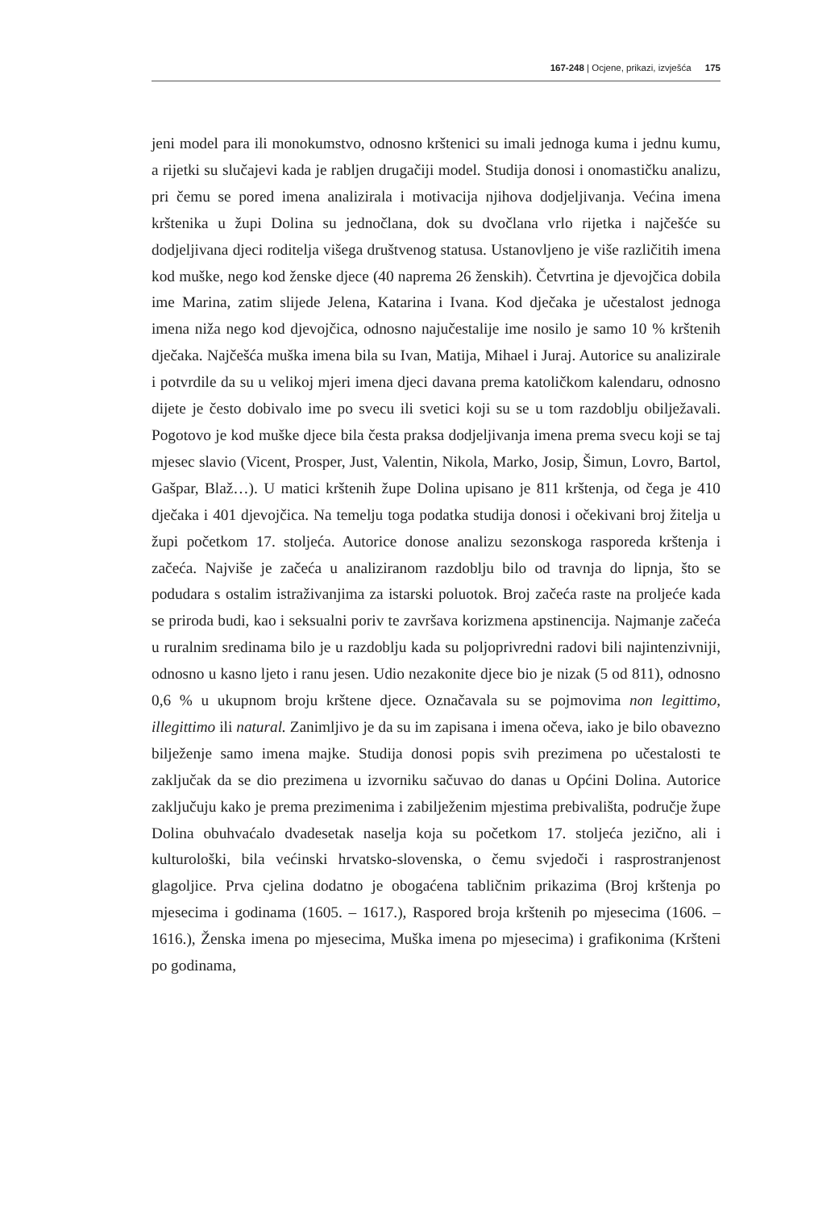167-248 | Ocjene, prikazi, izvješća 175
jeni model para ili monokumstvo, odnosno krštenici su imali jednoga kuma i jednu kumu, a rijetki su slučajevi kada je rabljen drugačiji model. Studija donosi i onomastičku analizu, pri čemu se pored imena analizirala i motivacija njihova dodjeljivanja. Većina imena krštenika u župi Dolina su jednočlana, dok su dvočlana vrlo rijetka i najčešće su dodjeljivana djeci roditelja višega društvenog statusa. Ustanovljeno je više različitih imena kod muške, nego kod ženske djece (40 naprema 26 ženskih). Četvrtina je djevojčica dobila ime Marina, zatim slijede Jelena, Katarina i Ivana. Kod dječaka je učestalost jednoga imena niža nego kod djevojčica, odnosno najučestalije ime nosilo je samo 10 % krštenih dječaka. Najčešća muška imena bila su Ivan, Matija, Mihael i Juraj. Autorice su analizirale i potvrdile da su u velikoj mjeri imena djeci davana prema katoličkom kalendaru, odnosno dijete je često dobivalo ime po svecu ili svetici koji su se u tom razdoblju obilježavali. Pogotovo je kod muške djece bila česta praksa dodjeljivanja imena prema svecu koji se taj mjesec slavio (Vicent, Prosper, Just, Valentin, Nikola, Marko, Josip, Šimun, Lovro, Bartol, Gašpar, Blaž…). U matici krštenih župe Dolina upisano je 811 krštenja, od čega je 410 dječaka i 401 djevojčica. Na temelju toga podatka studija donosi i očekivani broj žitelja u župi početkom 17. stoljeća. Autorice donose analizu sezonskoga rasporeda krštenja i začeća. Najviše je začeća u analiziranom razdoblju bilo od travnja do lipnja, što se podudara s ostalim istraživanjima za istarski poluotok. Broj začeća raste na proljeće kada se priroda budi, kao i seksualni poriv te završava korizmena apstinencija. Najmanje začeća u ruralnim sredinama bilo je u razdoblju kada su poljoprivredni radovi bili najintenzivniji, odnosno u kasno ljeto i ranu jesen. Udio nezakonite djece bio je nizak (5 od 811), odnosno 0,6 % u ukupnom broju krštene djece. Označavala su se pojmovima non legittimo, illegittimo ili natural. Zanimljivo je da su im zapisana i imena očeva, iako je bilo obavezno bilježenje samo imena majke. Studija donosi popis svih prezimena po učestalosti te zaključak da se dio prezimena u izvorniku sačuvao do danas u Općini Dolina. Autorice zaključuju kako je prema prezimenima i zabilježenim mjestima prebivališta, područje župe Dolina obuhvaćalo dvadesetak naselja koja su početkom 17. stoljeća jezično, ali i kulturološki, bila većinski hrvatsko-slovenska, o čemu svjedoči i rasprostranjenost glagoljice. Prva cjelina dodatno je obogaćena tabličnim prikazima (Broj krštenja po mjesecima i godinama (1605. – 1617.), Raspored broja krštenih po mjesecima (1606. – 1616.), Ženska imena po mjesecima, Muška imena po mjesecima) i grafikonima (Kršteni po godinama,